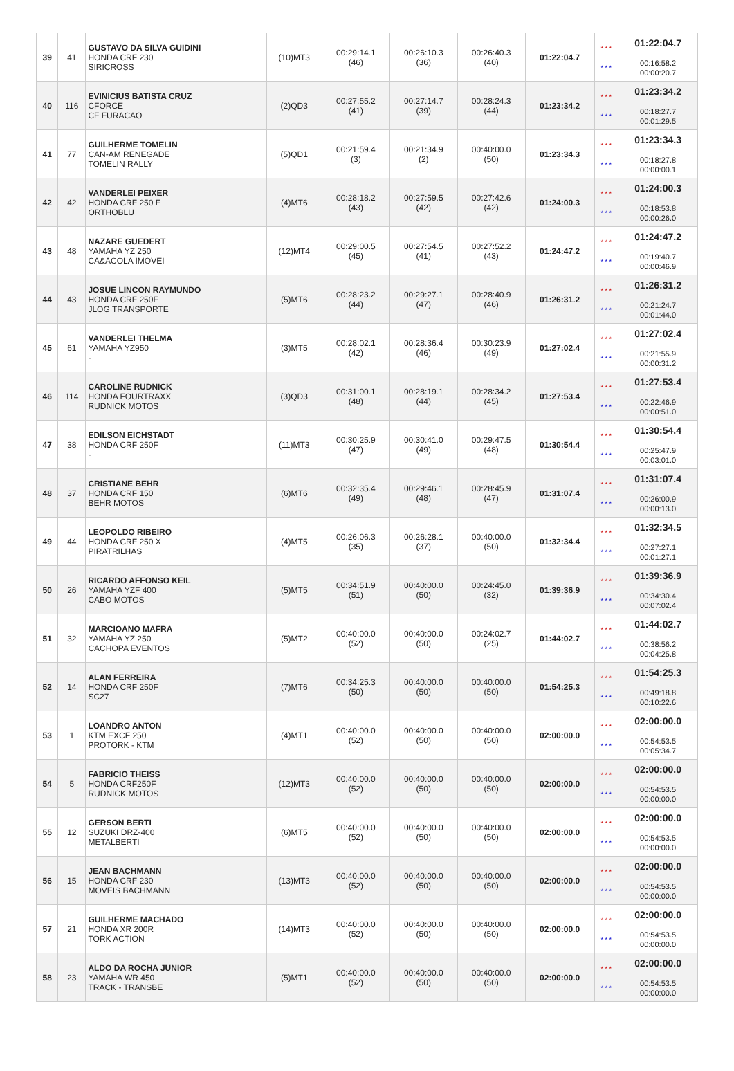| 39 | 41 | GUSTAVO DA SILVA GUIDINI HONDA CRF 230 SIRICROSS | (10)MT3 | 00:29:14.1 (46) | 00:26:10.3 (36) | 00:26:40.3 (40) | 01:22:04.7 | * * * * * * | 01:22:04.7 00:16:58.2 00:00:20.7 |
| 40 | 116 | EVINICIUS BATISTA CRUZ CFORCE CF FURACAO | (2)QD3 | 00:27:55.2 (41) | 00:27:14.7 (39) | 00:28:24.3 (44) | 01:23:34.2 | * * * * * * | 01:23:34.2 00:18:27.7 00:01:29.5 |
| 41 | 77 | GUILHERME TOMELIN CAN-AM RENEGADE TOMELIN RALLY | (5)QD1 | 00:21:59.4 (3) | 00:21:34.9 (2) | 00:40:00.0 (50) | 01:23:34.3 | * * * * * * | 01:23:34.3 00:18:27.8 00:00:00.1 |
| 42 | 42 | VANDERLEI PEIXER HONDA CRF 250 F ORTHOBLU | (4)MT6 | 00:28:18.2 (43) | 00:27:59.5 (42) | 00:27:42.6 (42) | 01:24:00.3 | * * * * * * | 01:24:00.3 00:18:53.8 00:00:26.0 |
| 43 | 48 | NAZARE GUEDERT YAMAHA YZ 250 CA&ACOLA IMOVEI | (12)MT4 | 00:29:00.5 (45) | 00:27:54.5 (41) | 00:27:52.2 (43) | 01:24:47.2 | * * * * * * | 01:24:47.2 00:19:40.7 00:00:46.9 |
| 44 | 43 | JOSUE LINCON RAYMUNDO HONDA CRF 250F JLOG TRANSPORTE | (5)MT6 | 00:28:23.2 (44) | 00:29:27.1 (47) | 00:28:40.9 (46) | 01:26:31.2 | * * * * * * | 01:26:31.2 00:21:24.7 00:01:44.0 |
| 45 | 61 | VANDERLEI THELMA YAMAHA YZ950 - | (3)MT5 | 00:28:02.1 (42) | 00:28:36.4 (46) | 00:30:23.9 (49) | 01:27:02.4 | * * * * * * | 01:27:02.4 00:21:55.9 00:00:31.2 |
| 46 | 114 | CAROLINE RUDNICK HONDA FOURTRAXX RUDNICK MOTOS | (3)QD3 | 00:31:00.1 (48) | 00:28:19.1 (44) | 00:28:34.2 (45) | 01:27:53.4 | * * * * * * | 01:27:53.4 00:22:46.9 00:00:51.0 |
| 47 | 38 | EDILSON EICHSTADT HONDA CRF 250F - | (11)MT3 | 00:30:25.9 (47) | 00:30:41.0 (49) | 00:29:47.5 (48) | 01:30:54.4 | * * * * * * | 01:30:54.4 00:25:47.9 00:03:01.0 |
| 48 | 37 | CRISTIANE BEHR HONDA CRF 150 BEHR MOTOS | (6)MT6 | 00:32:35.4 (49) | 00:29:46.1 (48) | 00:28:45.9 (47) | 01:31:07.4 | * * * * * * | 01:31:07.4 00:26:00.9 00:00:13.0 |
| 49 | 44 | LEOPOLDO RIBEIRO HONDA CRF 250 X PIRATRILHAS | (4)MT5 | 00:26:06.3 (35) | 00:26:28.1 (37) | 00:40:00.0 (50) | 01:32:34.4 | * * * * * * | 01:32:34.5 00:27:27.1 00:01:27.1 |
| 50 | 26 | RICARDO AFFONSO KEIL YAMAHA YZF 400 CABO MOTOS | (5)MT5 | 00:34:51.9 (51) | 00:40:00.0 (50) | 00:24:45.0 (32) | 01:39:36.9 | * * * * * * | 01:39:36.9 00:34:30.4 00:07:02.4 |
| 51 | 32 | MARCIOANO MAFRA YAMAHA YZ 250 CACHOPA EVENTOS | (5)MT2 | 00:40:00.0 (52) | 00:40:00.0 (50) | 00:24:02.7 (25) | 01:44:02.7 | * * * * * * | 01:44:02.7 00:38:56.2 00:04:25.8 |
| 52 | 14 | ALAN FERREIRA HONDA CRF 250F SC27 | (7)MT6 | 00:34:25.3 (50) | 00:40:00.0 (50) | 00:40:00.0 (50) | 01:54:25.3 | * * * * * * | 01:54:25.3 00:49:18.8 00:10:22.6 |
| 53 | 1 | LOANDRO ANTON KTM EXCF 250 PROTORK - KTM | (4)MT1 | 00:40:00.0 (52) | 00:40:00.0 (50) | 00:40:00.0 (50) | 02:00:00.0 | * * * * * * | 02:00:00.0 00:54:53.5 00:05:34.7 |
| 54 | 5 | FABRICIO THEISS HONDA CRF250F RUDNICK MOTOS | (12)MT3 | 00:40:00.0 (52) | 00:40:00.0 (50) | 00:40:00.0 (50) | 02:00:00.0 | * * * * * * | 02:00:00.0 00:54:53.5 00:00:00.0 |
| 55 | 12 | GERSON BERTI SUZUKI DRZ-400 METALBERTI | (6)MT5 | 00:40:00.0 (52) | 00:40:00.0 (50) | 00:40:00.0 (50) | 02:00:00.0 | * * * * * * | 02:00:00.0 00:54:53.5 00:00:00.0 |
| 56 | 15 | JEAN BACHMANN HONDA CRF 230 MOVEIS BACHMANN | (13)MT3 | 00:40:00.0 (52) | 00:40:00.0 (50) | 00:40:00.0 (50) | 02:00:00.0 | * * * * * * | 02:00:00.0 00:54:53.5 00:00:00.0 |
| 57 | 21 | GUILHERME MACHADO HONDA XR 200R TORK ACTION | (14)MT3 | 00:40:00.0 (52) | 00:40:00.0 (50) | 00:40:00.0 (50) | 02:00:00.0 | * * * * * * | 02:00:00.0 00:54:53.5 00:00:00.0 |
| 58 | 23 | ALDO DA ROCHA JUNIOR YAMAHA WR 450 TRACK - TRANSBE | (5)MT1 | 00:40:00.0 (52) | 00:40:00.0 (50) | 00:40:00.0 (50) | 02:00:00.0 | * * * * * * | 02:00:00.0 00:54:53.5 00:00:00.0 |